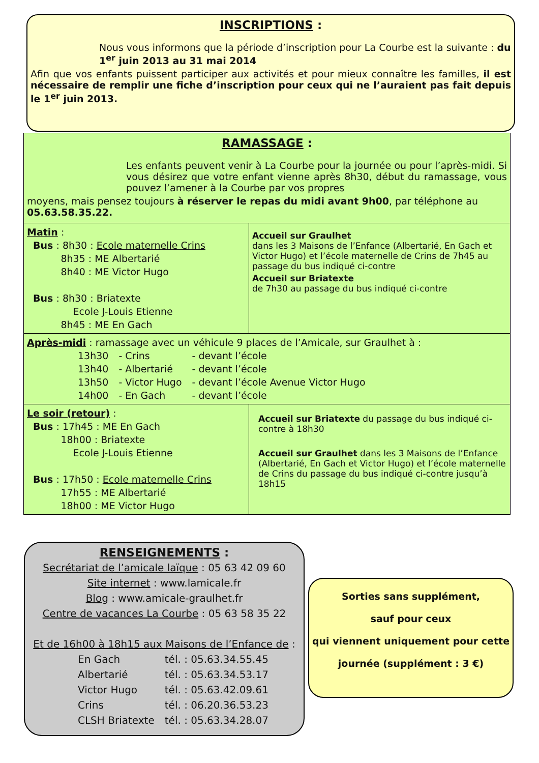INSCRIPTIONS :
Nous vous informons que la période d’inscription pour La Courbe est la suivante : du 1<sup>er</sup> juin 2013 au 31 mai 2014
Afin que vos enfants puissent participer aux activités et pour mieux connaître les familles, il est nécessaire de remplir une fiche d’inscription pour ceux qui ne l’auraient pas fait depuis le 1<sup>er</sup> juin 2013.
RAMASSAGE :
Les enfants peuvent venir à La Courbe pour la journée ou pour l’après-midi. Si vous désirez que votre enfant vienne après 8h30, début du ramassage, vous pouvez l’amener à la Courbe par vos propres
moyens, mais pensez toujours à réserver le repas du midi avant 9h00, par téléphone au 05.63.58.35.22.
| Matin : Bus : 8h30 : Ecole maternelle Crins 8h35 : ME Albertarié 8h40 : ME Victor Hugo Bus : 8h30 : Briatexte Ecole J-Louis Etienne 8h45 : ME En Gach | Accueil sur Graulhet dans les 3 Maisons de l’Enfance (Albertarié, En Gach et Victor Hugo) et l’école maternelle de Crins de 7h45 au passage du bus indiqué ci-contre Accueil sur Briatexte de 7h30 au passage du bus indiqué ci-contre |
| Après-midi : ramassage avec un véhicule 9 places de l’Amicale, sur Graulhet à : / 13h30 / - Crins / - devant l’école / / 13h40 / - Albertarié / - devant l’école / / 13h50 / - Victor Hugo / - devant l’école Avenue Victor Hugo / / 14h00 / - En Gach / - devant l’école / | |
| Le soir (retour) : Bus : 17h45 : ME En Gach 18h00 : Briatexte Ecole J-Louis Etienne Bus : 17h50 : Ecole maternelle Crins 17h55 : ME Albertarié 18h00 : ME Victor Hugo | Accueil sur Briatexte du passage du bus indiqué ci-contre à 18h30 Accueil sur Graulhet dans les 3 Maisons de l’Enfance (Albertarié, En Gach et Victor Hugo) et l’école maternelle de Crins du passage du bus indiqué ci-contre jusqu’à 18h15 |
RENSEIGNEMENTS :
Secrétariat de l’amicale laïque : 05 63 42 09 60
Site internet : www.lamicale.fr
Blog : www.amicale-graulhet.fr
Centre de vacances La Courbe : 05 63 58 35 22
Et de 16h00 à 18h15 aux Maisons de l’Enfance de :
| En Gach | tél. : 05.63.34.55.45 |
| Albertarié | tél. : 05.63.34.53.17 |
| Victor Hugo | tél. : 05.63.42.09.61 |
| Crins | tél. : 06.20.36.53.23 |
| CLSH Briatexte | tél. : 05.63.34.28.07 |
Sorties sans supplément,
sauf pour ceux
qui viennent uniquement pour cette
journée (supplément : 3 €)